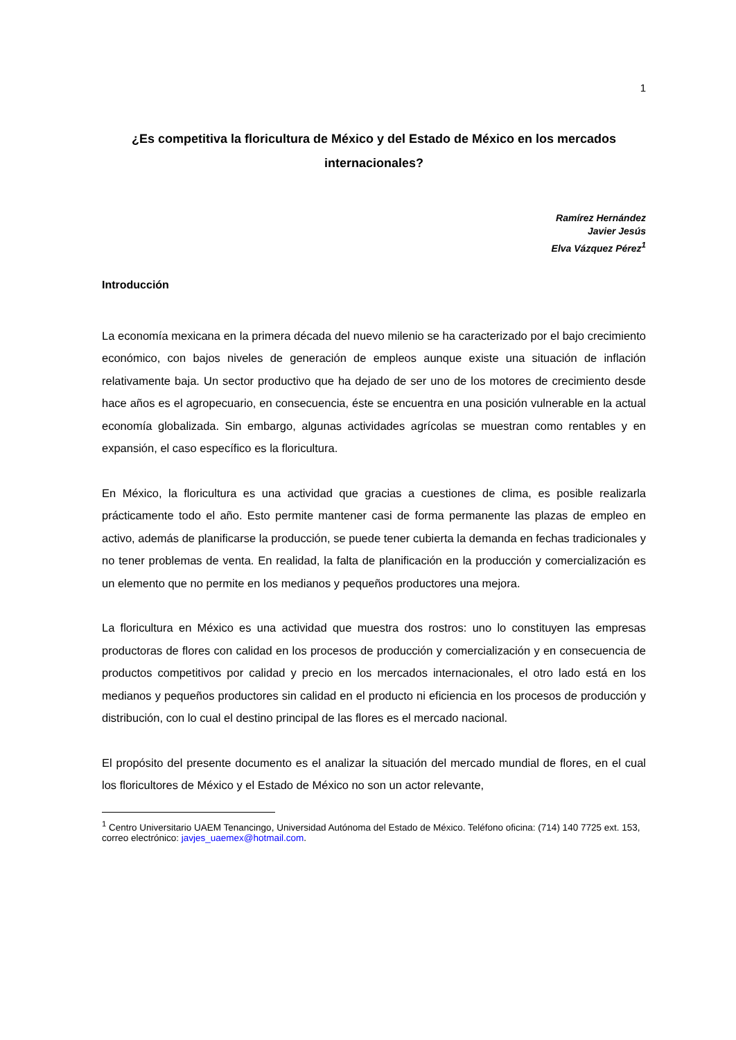1
¿Es competitiva la floricultura de México y del Estado de México en los mercados internacionales?
Ramírez Hernández
Javier Jesús
Elva Vázquez Pérez<sup>1</sup>
Introducción
La economía mexicana en la primera década del nuevo milenio se ha caracterizado por el bajo crecimiento económico, con bajos niveles de generación de empleos aunque existe una situación de inflación relativamente baja. Un sector productivo que ha dejado de ser uno de los motores de crecimiento desde hace años es el agropecuario, en consecuencia, éste se encuentra en una posición vulnerable en la actual economía globalizada. Sin embargo, algunas actividades agrícolas se muestran como rentables y en expansión, el caso específico es la floricultura.
En México, la floricultura es una actividad que gracias a cuestiones de clima, es posible realizarla prácticamente todo el año. Esto permite mantener casi de forma permanente las plazas de empleo en activo, además de planificarse la producción, se puede tener cubierta la demanda en fechas tradicionales y no tener problemas de venta. En realidad, la falta de planificación en la producción y comercialización es un elemento que no permite en los medianos y pequeños productores una mejora.
La floricultura en México es una actividad que muestra dos rostros: uno lo constituyen las empresas productoras de flores con calidad en los procesos de producción y comercialización y en consecuencia de productos competitivos por calidad y precio en los mercados internacionales, el otro lado está en los medianos y pequeños productores sin calidad en el producto ni eficiencia en los procesos de producción y distribución, con lo cual el destino principal de las flores es el mercado nacional.
El propósito del presente documento es el analizar la situación del mercado mundial de flores, en el cual los floricultores de México y el Estado de México no son un actor relevante,
<sup>1</sup> Centro Universitario UAEM Tenancingo, Universidad Autónoma del Estado de México. Teléfono oficina: (714) 140 7725 ext. 153, correo electrónico: javjes_uaemex@hotmail.com.